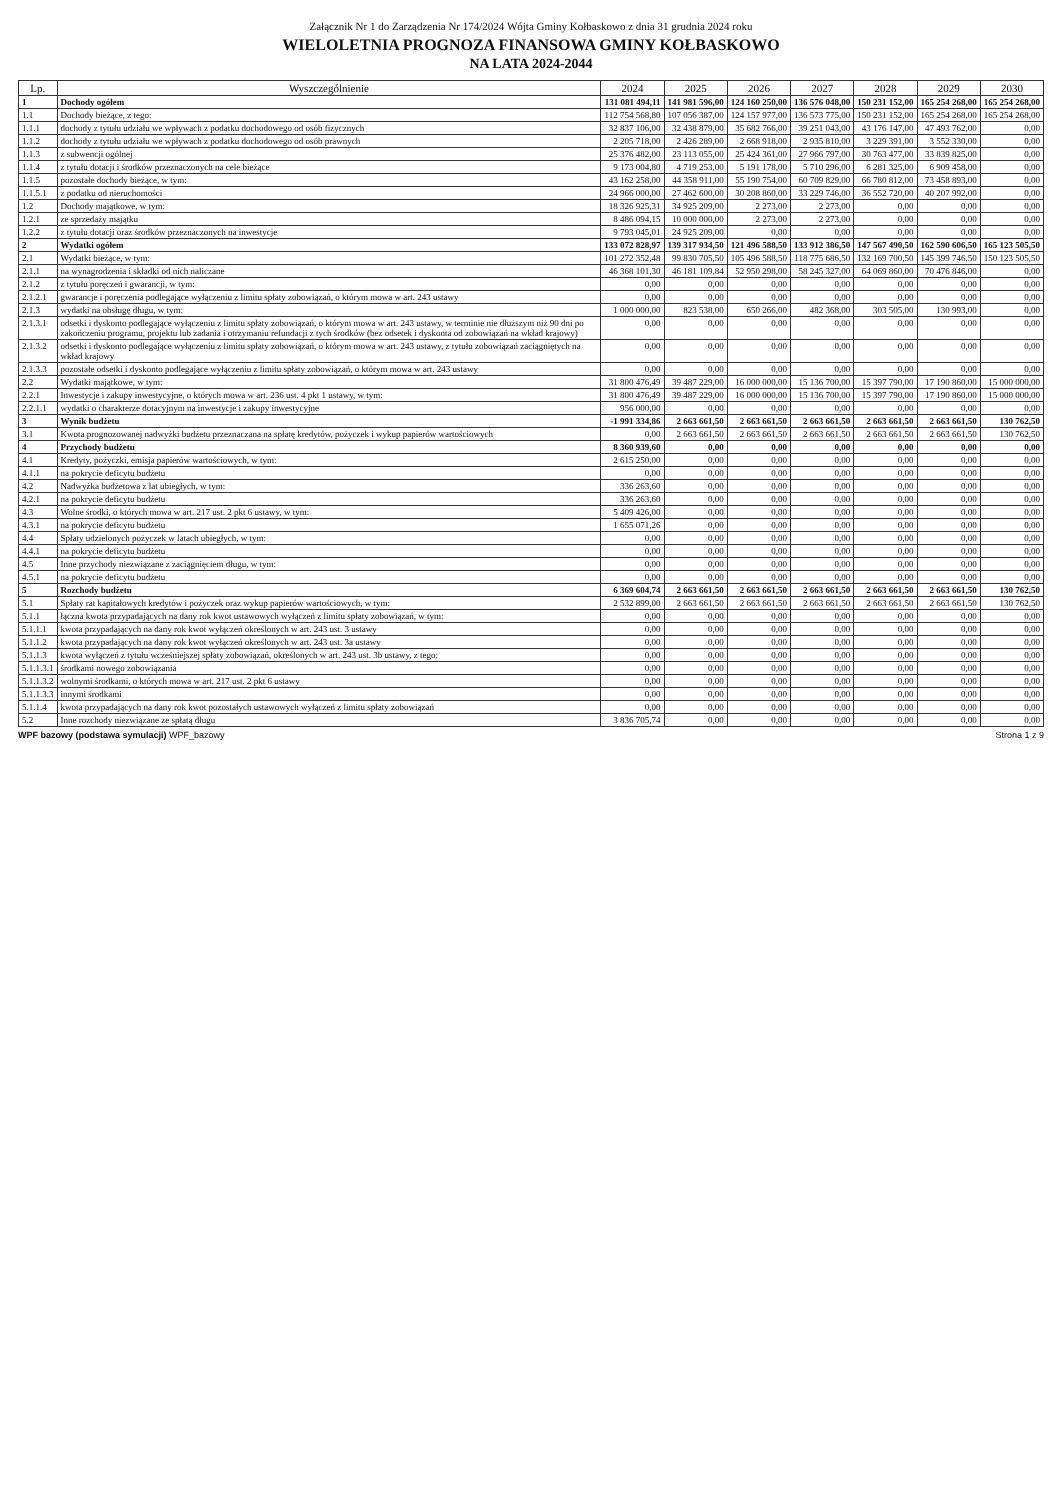Załącznik Nr 1 do Zarządzenia Nr 174/2024 Wójta Gminy Kołbaskowo z dnia 31 grudnia 2024 roku
WIELOLETNIA PROGNOZA FINANSOWA GMINY KOŁBASKOWO
NA LATA 2024-2044
| Lp. | Wyszczególnienie | 2024 | 2025 | 2026 | 2027 | 2028 | 2029 | 2030 |
| --- | --- | --- | --- | --- | --- | --- | --- | --- |
| 1 | Dochody ogółem | 131 081 494,11 | 141 981 596,00 | 124 160 250,00 | 136 576 048,00 | 150 231 152,00 | 165 254 268,00 | 165 254 268,00 |
| 1.1 | Dochody bieżące, z tego: | 112 754 568,80 | 107 056 387,00 | 124 157 977,00 | 136 573 775,00 | 150 231 152,00 | 165 254 268,00 | 165 254 268,00 |
| 1.1.1 | dochody z tytułu udziału we wpływach z podatku dochodowego od osób fizycznych | 32 837 106,00 | 32 438 879,00 | 35 682 766,00 | 39 251 043,00 | 43 176 147,00 | 47 493 762,00 | 0,00 |
| 1.1.2 | dochody z tytułu udziału we wpływach z podatku dochodowego od osób prawnych | 2 205 718,00 | 2 426 289,00 | 2 668 918,00 | 2 935 810,00 | 3 229 391,00 | 3 552 330,00 | 0,00 |
| 1.1.3 | z subwencji ogólnej | 25 376 482,00 | 23 113 055,00 | 25 424 361,00 | 27 966 797,00 | 30 763 477,00 | 33 839 825,00 | 0,00 |
| 1.1.4 | z tytułu dotacji i środków przeznaczonych na cele bieżące | 9 173 004,80 | 4 719 253,00 | 5 191 178,00 | 5 710 296,00 | 6 281 325,00 | 6 909 458,00 | 0,00 |
| 1.1.5 | pozostałe dochody bieżące, w tym: | 43 162 258,00 | 44 358 911,00 | 55 190 754,00 | 60 709 829,00 | 66 780 812,00 | 73 458 893,00 | 0,00 |
| 1.1.5.1 | z podatku od nieruchomości | 24 966 000,00 | 27 462 600,00 | 30 208 860,00 | 33 229 746,00 | 36 552 720,00 | 40 207 992,00 | 0,00 |
| 1.2 | Dochody majątkowe, w tym: | 18 326 925,31 | 34 925 209,00 | 2 273,00 | 2 273,00 | 0,00 | 0,00 | 0,00 |
| 1.2.1 | ze sprzedaży majątku | 8 486 094,15 | 10 000 000,00 | 2 273,00 | 2 273,00 | 0,00 | 0,00 | 0,00 |
| 1.2.2 | z tytułu dotacji oraz środków przeznaczonych na inwestycje | 9 793 045,01 | 24 925 209,00 | 0,00 | 0,00 | 0,00 | 0,00 | 0,00 |
| 2 | Wydatki ogółem | 133 072 828,97 | 139 317 934,50 | 121 496 588,50 | 133 912 386,50 | 147 567 490,50 | 162 590 606,50 | 165 123 505,50 |
| 2.1 | Wydatki bieżące, w tym: | 101 272 352,48 | 99 830 705,50 | 105 496 588,50 | 118 775 686,50 | 132 169 700,50 | 145 399 746,50 | 150 123 505,50 |
| 2.1.1 | na wynagrodzenia i składki od nich naliczane | 46 368 101,30 | 46 181 109,84 | 52 950 298,00 | 58 245 327,00 | 64 069 860,00 | 70 476 846,00 | 0,00 |
| 2.1.2 | z tytułu poręczeń i gwarancji, w tym: | 0,00 | 0,00 | 0,00 | 0,00 | 0,00 | 0,00 | 0,00 |
| 2.1.2.1 | gwarancje i poręczenia podlegające wyłączeniu z limitu spłaty zobowiązań, o którym mowa w art. 243 ustawy | 0,00 | 0,00 | 0,00 | 0,00 | 0,00 | 0,00 | 0,00 |
| 2.1.3 | wydatki na obsługę długu, w tym: | 1 000 000,00 | 823 538,00 | 650 266,00 | 482 368,00 | 303 505,00 | 130 993,00 | 0,00 |
| 2.1.3.1 | odsetki i dyskonto podlegające wyłączeniu z limitu spłaty zobowiązań, o którym mowa w art. 243 ustawy, w terminie nie dłuższym niż 90 dni po zakończeniu programu, projektu lub zadania i otrzymaniu refundacji z tych środków (bez odsetek i dyskonta od zobowiązań na wkład krajowy) | 0,00 | 0,00 | 0,00 | 0,00 | 0,00 | 0,00 | 0,00 |
| 2.1.3.2 | odsetki i dyskonto podlegające wyłączeniu z limitu spłaty zobowiązań, o którym mowa w art. 243 ustawy, z tytułu zobowiązań zaciągniętych na wkład krajowy | 0,00 | 0,00 | 0,00 | 0,00 | 0,00 | 0,00 | 0,00 |
| 2.1.3.3 | pozostałe odsetki i dyskonto podlegające wyłączeniu z limitu spłaty zobowiązań, o którym mowa w art. 243 ustawy | 0,00 | 0,00 | 0,00 | 0,00 | 0,00 | 0,00 | 0,00 |
| 2.2 | Wydatki majątkowe, w tym: | 31 800 476,49 | 39 487 229,00 | 16 000 000,00 | 15 136 700,00 | 15 397 790,00 | 17 190 860,00 | 15 000 000,00 |
| 2.2.1 | Inwestycje i zakupy inwestycyjne, o których mowa w art. 236 ust. 4 pkt 1 ustawy, w tym: | 31 800 476,49 | 39 487 229,00 | 16 000 000,00 | 15 136 700,00 | 15 397 790,00 | 17 190 860,00 | 15 000 000,00 |
| 2.2.1.1 | wydatki o charakterze dotacyjnym na inwestycje i zakupy inwestycyjne | 956 000,00 | 0,00 | 0,00 | 0,00 | 0,00 | 0,00 | 0,00 |
| 3 | Wynik budżetu | -1 991 334,86 | 2 663 661,50 | 2 663 661,50 | 2 663 661,50 | 2 663 661,50 | 2 663 661,50 | 130 762,50 |
| 3.1 | Kwota prognozowanej nadwyżki budżetu przeznaczana na spłatę kredytów, pożyczek i wykup papierów wartościowych | 0,00 | 2 663 661,50 | 2 663 661,50 | 2 663 661,50 | 2 663 661,50 | 2 663 661,50 | 130 762,50 |
| 4 | Przychody budżetu | 8 360 939,60 | 0,00 | 0,00 | 0,00 | 0,00 | 0,00 | 0,00 |
| 4.1 | Kredyty, pożyczki, emisja papierów wartościowych, w tym: | 2 615 250,00 | 0,00 | 0,00 | 0,00 | 0,00 | 0,00 | 0,00 |
| 4.1.1 | na pokrycie deficytu budżetu | 0,00 | 0,00 | 0,00 | 0,00 | 0,00 | 0,00 | 0,00 |
| 4.2 | Nadwyżka budżetowa z lat ubiegłych, w tym: | 336 263,60 | 0,00 | 0,00 | 0,00 | 0,00 | 0,00 | 0,00 |
| 4.2.1 | na pokrycie deficytu budżetu | 336 263,60 | 0,00 | 0,00 | 0,00 | 0,00 | 0,00 | 0,00 |
| 4.3 | Wolne środki, o których mowa w art. 217 ust. 2 pkt 6 ustawy, w tym: | 5 409 426,00 | 0,00 | 0,00 | 0,00 | 0,00 | 0,00 | 0,00 |
| 4.3.1 | na pokrycie deficytu budżetu | 1 655 071,26 | 0,00 | 0,00 | 0,00 | 0,00 | 0,00 | 0,00 |
| 4.4 | Spłaty udzielonych pożyczek w latach ubiegłych, w tym: | 0,00 | 0,00 | 0,00 | 0,00 | 0,00 | 0,00 | 0,00 |
| 4.4.1 | na pokrycie deficytu budżetu | 0,00 | 0,00 | 0,00 | 0,00 | 0,00 | 0,00 | 0,00 |
| 4.5 | Inne przychody niezwiązane z zaciągnięciem długu, w tym: | 0,00 | 0,00 | 0,00 | 0,00 | 0,00 | 0,00 | 0,00 |
| 4.5.1 | na pokrycie deficytu budżetu | 0,00 | 0,00 | 0,00 | 0,00 | 0,00 | 0,00 | 0,00 |
| 5 | Rozchody budżetu | 6 369 604,74 | 2 663 661,50 | 2 663 661,50 | 2 663 661,50 | 2 663 661,50 | 2 663 661,50 | 130 762,50 |
| 5.1 | Spłaty rat kapitałowych kredytów i pożyczek oraz wykup papierów wartościowych, w tym: | 2 532 899,00 | 2 663 661,50 | 2 663 661,50 | 2 663 661,50 | 2 663 661,50 | 2 663 661,50 | 130 762,50 |
| 5.1.1 | łączna kwota przypadających na dany rok kwot ustawowych wyłączeń z limitu spłaty zobowiązań, w tym: | 0,00 | 0,00 | 0,00 | 0,00 | 0,00 | 0,00 | 0,00 |
| 5.1.1.1 | kwota przypadających na dany rok kwot wyłączeń określonych w art. 243 ust. 3 ustawy | 0,00 | 0,00 | 0,00 | 0,00 | 0,00 | 0,00 | 0,00 |
| 5.1.1.2 | kwota przypadających na dany rok kwot wyłączeń określonych w art. 243 ust. 3a ustawy | 0,00 | 0,00 | 0,00 | 0,00 | 0,00 | 0,00 | 0,00 |
| 5.1.1.3 | kwota wyłączeń z tytułu wcześniejszej spłaty zobowiązań, określonych w art. 243 ust. 3b ustawy, z tego: | 0,00 | 0,00 | 0,00 | 0,00 | 0,00 | 0,00 | 0,00 |
| 5.1.1.3.1 | środkami nowego zobowiązania | 0,00 | 0,00 | 0,00 | 0,00 | 0,00 | 0,00 | 0,00 |
| 5.1.1.3.2 | wolnymi środkami, o których mowa w art. 217 ust. 2 pkt 6 ustawy | 0,00 | 0,00 | 0,00 | 0,00 | 0,00 | 0,00 | 0,00 |
| 5.1.1.3.3 | innymi środkami | 0,00 | 0,00 | 0,00 | 0,00 | 0,00 | 0,00 | 0,00 |
| 5.1.1.4 | kwota przypadających na dany rok kwot pozostałych ustawowych wyłączeń z limitu spłaty zobowiązań | 0,00 | 0,00 | 0,00 | 0,00 | 0,00 | 0,00 | 0,00 |
| 5.2 | Inne rozchody niezwiązane ze spłatą długu | 3 836 705,74 | 0,00 | 0,00 | 0,00 | 0,00 | 0,00 | 0,00 |
WPF bazowy (podstawa symulacji) WPF_bazowy Strona 1 z 9